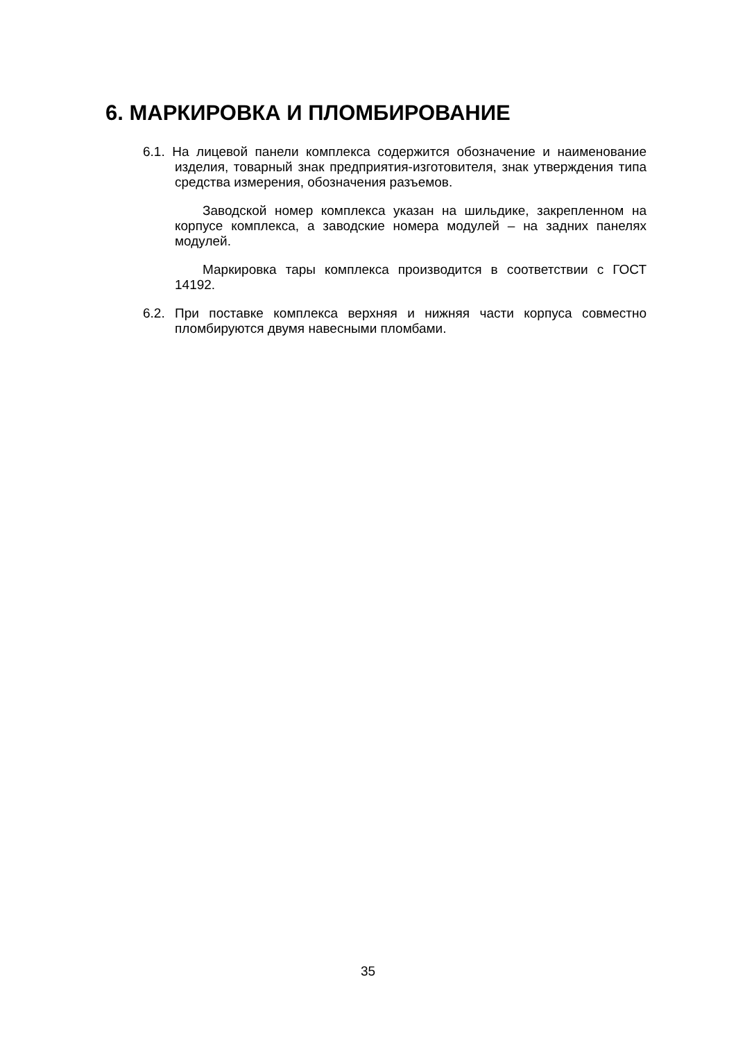6. МАРКИРОВКА И ПЛОМБИРОВАНИЕ
6.1. На лицевой панели комплекса содержится обозначение и наименование изделия, товарный знак предприятия-изготовителя, знак утверждения типа средства измерения, обозначения разъемов.
Заводской номер комплекса указан на шильдике, закрепленном на корпусе комплекса, а заводские номера модулей – на задних панелях модулей.
Маркировка тары комплекса производится в соответствии с ГОСТ 14192.
6.2. При поставке комплекса верхняя и нижняя части корпуса совместно пломбируются двумя навесными пломбами.
35